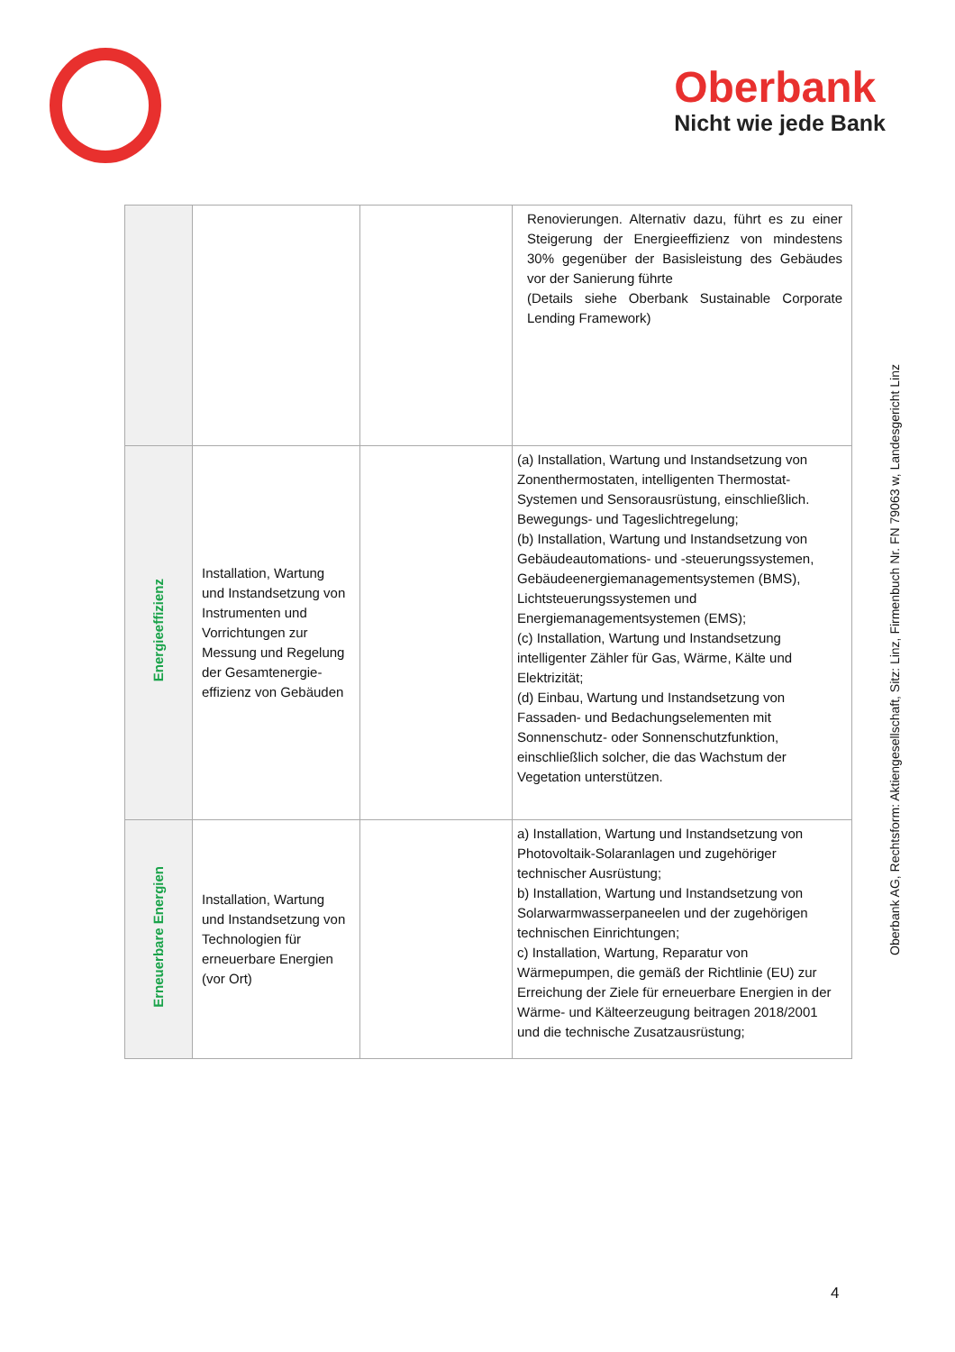Oberbank
Nicht wie jede Bank
| | | | Renovierungen. Alternativ dazu, führt es zu einer Steigerung der Energieeffizienz von mindestens 30% gegenüber der Basisleistung des Gebäudes vor der Sanierung führte (Details siehe Oberbank Sustainable Corporate Lending Framework) |
| Energieeffizienz | Installation, Wartung und Instandsetzung von Instrumenten und Vorrichtungen zur Messung und Regelung der Gesamtenergie-effizienz von Gebäuden | | (a) Installation, Wartung und Instandsetzung von Zonenthermostaten, intelligenten Thermostat-Systemen und Sensorausrüstung, einschließlich. Bewegungs- und Tageslichtregelung; (b) Installation, Wartung und Instandsetzung von Gebäudeautomations- und -steuerungssystemen, Gebäudeenergiemanagementsystemen (BMS), Lichtsteuerungssystemen und Energiemanagementsystemen (EMS); (c) Installation, Wartung und Instandsetzung intelligenter Zähler für Gas, Wärme, Kälte und Elektrizität; (d) Einbau, Wartung und Instandsetzung von Fassaden- und Bedachungselementen mit Sonnenschutz- oder Sonnenschutzfunktion, einschließlich solcher, die das Wachstum der Vegetation unterstützen. |
| Erneuerbare Energien | Installation, Wartung und Instandsetzung von Technologien für erneuerbare Energien (vor Ort) | | a) Installation, Wartung und Instandsetzung von Photovoltaik-Solaranlagen und zugehöriger technischer Ausrüstung; b) Installation, Wartung und Instandsetzung von Solarwarmwasserpaneelen und der zugehörigen technischen Einrichtungen; c) Installation, Wartung, Reparatur von Wärmepumpen, die gemäß der Richtlinie (EU) zur Erreichung der Ziele für erneuerbare Energien in der Wärme- und Kälteerzeugung beitragen 2018/2001 und die technische Zusatzausrüstung; |
Oberbank AG, Rechtsform: Aktiengesellschaft, Sitz: Linz, Firmenbuch Nr. FN 79063 w, Landesgericht Linz
4